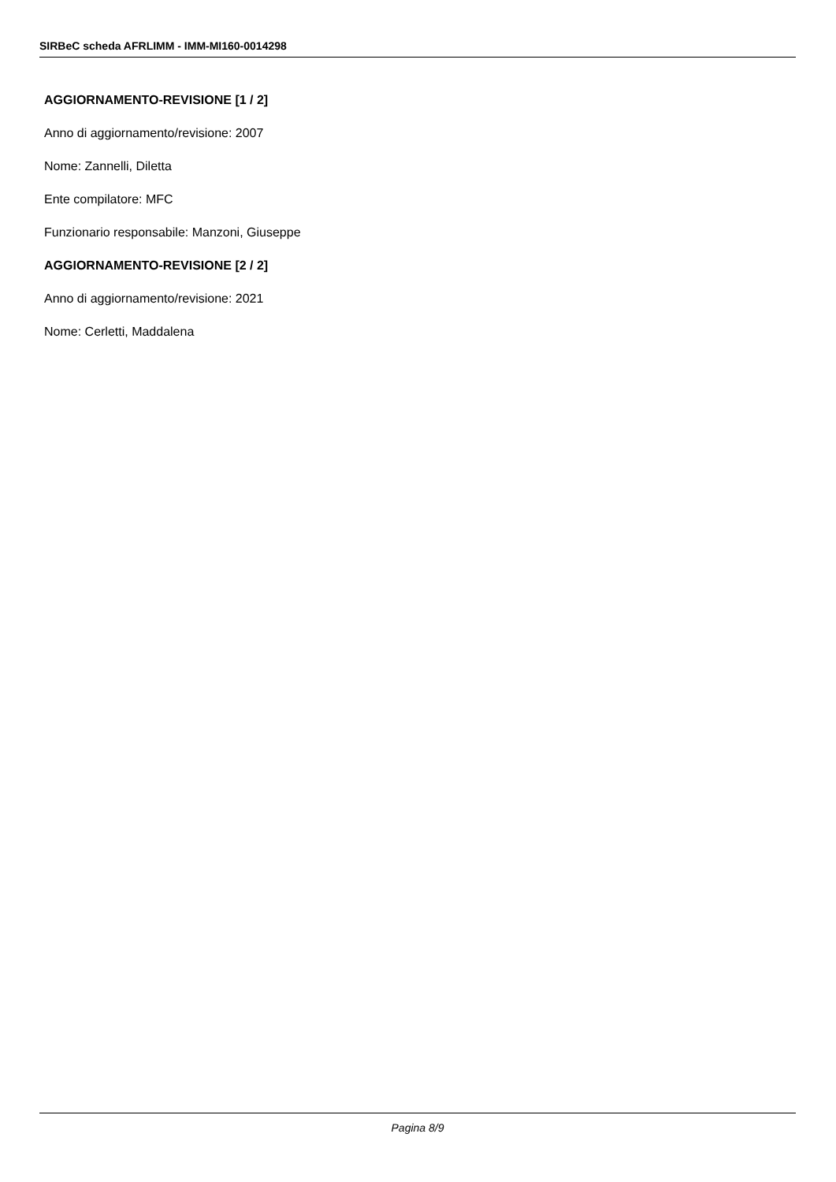SIRBeC scheda AFRLIMM - IMM-MI160-0014298
AGGIORNAMENTO-REVISIONE [1 / 2]
Anno di aggiornamento/revisione: 2007
Nome: Zannelli, Diletta
Ente compilatore: MFC
Funzionario responsabile: Manzoni, Giuseppe
AGGIORNAMENTO-REVISIONE [2 / 2]
Anno di aggiornamento/revisione: 2021
Nome: Cerletti, Maddalena
Pagina 8/9